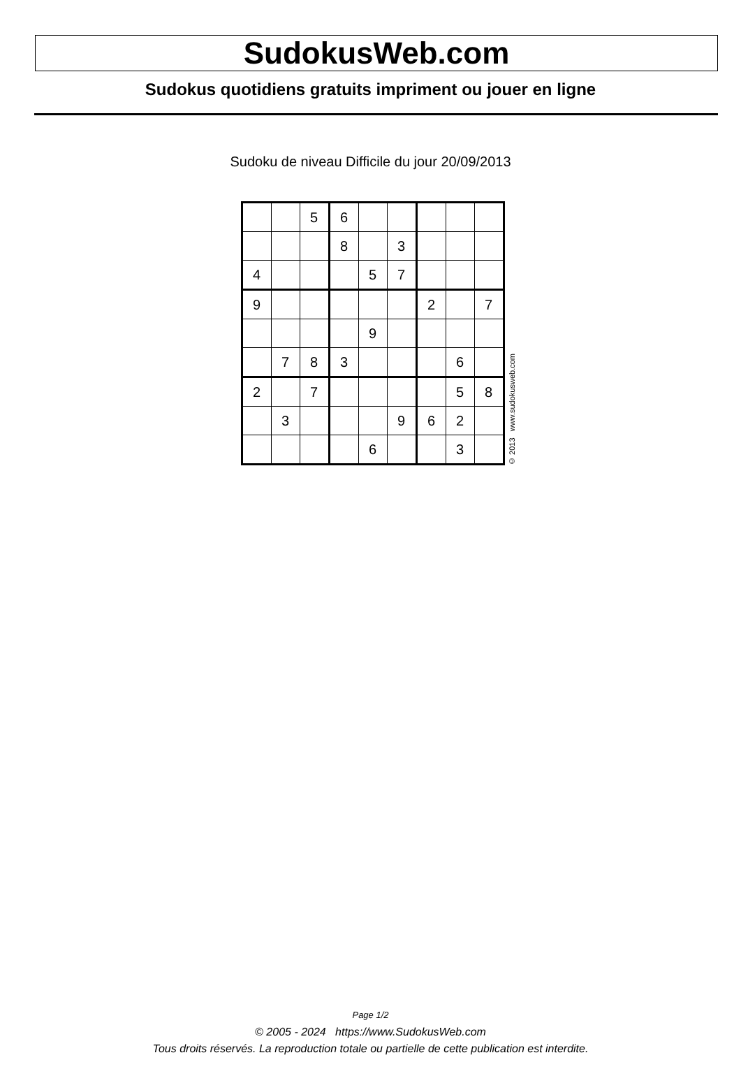SudokusWeb.com
Sudokus quotidiens gratuits impriment ou jouer en ligne
Sudoku de niveau Difficile du jour 20/09/2013
| | | 5 | 6 | | | | | |
| | | | 8 | | 3 | | | |
| 4 | | | | 5 | 7 | | | |
| 9 | | | | | | 2 | | 7 |
| | | | | 9 | | | | |
| | 7 | 8 | 3 | | | | 6 | |
| 2 | | 7 | | | | | 5 | 8 |
| | 3 | | | | 9 | 6 | 2 | |
| | | | | 6 | | | 3 | |
© 2013 www.sudokusweb.com
Page 1/2
© 2005 - 2024 https://www.SudokusWeb.com
Tous droits réservés. La reproduction totale ou partielle de cette publication est interdite.